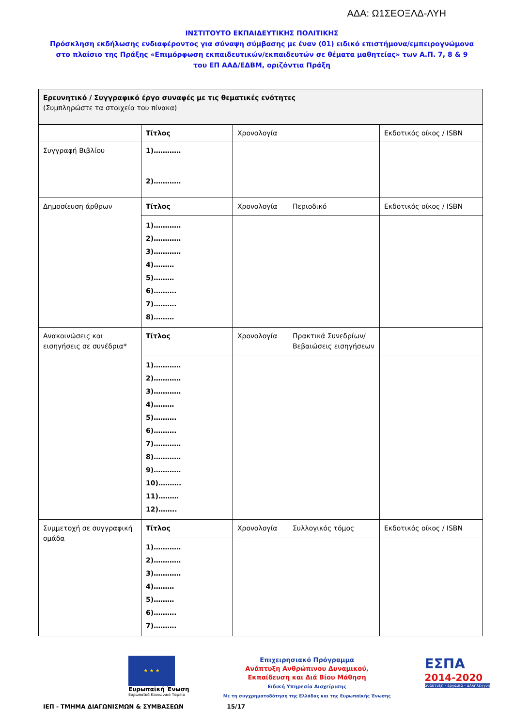ΑΔΑ: Ω1ΣΕΟΞΛΔ-ΛΥΗ
ΙΝΣΤΙΤΟΥΤΟ ΕΚΠΑΙΔΕΥΤΙΚΗΣ ΠΟΛΙΤΙΚΗΣ
Πρόσκληση εκδήλωσης ενδιαφέροντος για σύναψη σύμβασης με έναν (01) ειδικό επιστήμονα/εμπειρογνώμονα στο πλαίσιο της Πράξης «Επιμόρφωση εκπαιδευτικών/εκπαιδευτών σε θέματα μαθητείας» των Α.Π. 7, 8 & 9 του ΕΠ ΑΑΔ/ΕΔΒΜ, οριζόντια Πράξη
| Ερευνητικό / Συγγραφικό έργο συναφές με τις θεματικές ενότητες (Συμπληρώστε τα στοιχεία του πίνακα) | | | | |
| | Τίτλος | Χρονολογία | | Εκδοτικός οίκος / ISBN |
| Συγγραφή Βιβλίου | 1)………… 2)………… | | | |
| Δημοσίευση άρθρων | Τίτλος | Χρονολογία | Περιοδικό | Εκδοτικός οίκος / ISBN |
| | 1)………… 2)………… 3)………… 4)……… 5)……… 6)………. 7)………. 8)……… | | | |
| Ανακοινώσεις και εισηγήσεις σε συνέδρια* | Τίτλος | Χρονολογία | Πρακτικά Συνεδρίων/Βεβαιώσεις εισηγήσεων | |
| | 1)………… 2)………… 3)………… 4)……… 5)………. 6)………. 7)………… 8)………… 9)………… 10)………. 11)……… 12)…….. | | | |
| Συμμετοχή σε συγγραφική ομάδα | Τίτλος | Χρονολογία | Συλλογικός τόμος | Εκδοτικός οίκος / ISBN |
| | 1)………… 2)………… 3)………… 4)……… 5)……… 6)………. 7)………. | | | |
★ ★ ★
Ευρωπαϊκή Ένωση
Ευρωπαϊκό Κοινωνικό Ταμείο
Επιχειρησιακό Πρόγραμμα
Ανάπτυξη Ανθρώπινου Δυναμικού,
Εκπαίδευση και Διά Βίου Μάθηση
Ειδική Υπηρεσία Διαχείρισης
Με τη συγχρηματοδότηση της Ελλάδας και της Ευρωπαϊκής Ένωσης
ΕΣΠΑ
2014-2020
ανάπτυξη - εργασία - αλληλεγγύη
ΙΕΠ - ΤΜΗΜΑ ΔΙΑΓΩΝΙΣΜΩΝ & ΣΥΜΒΑΣΕΩΝ 15/17